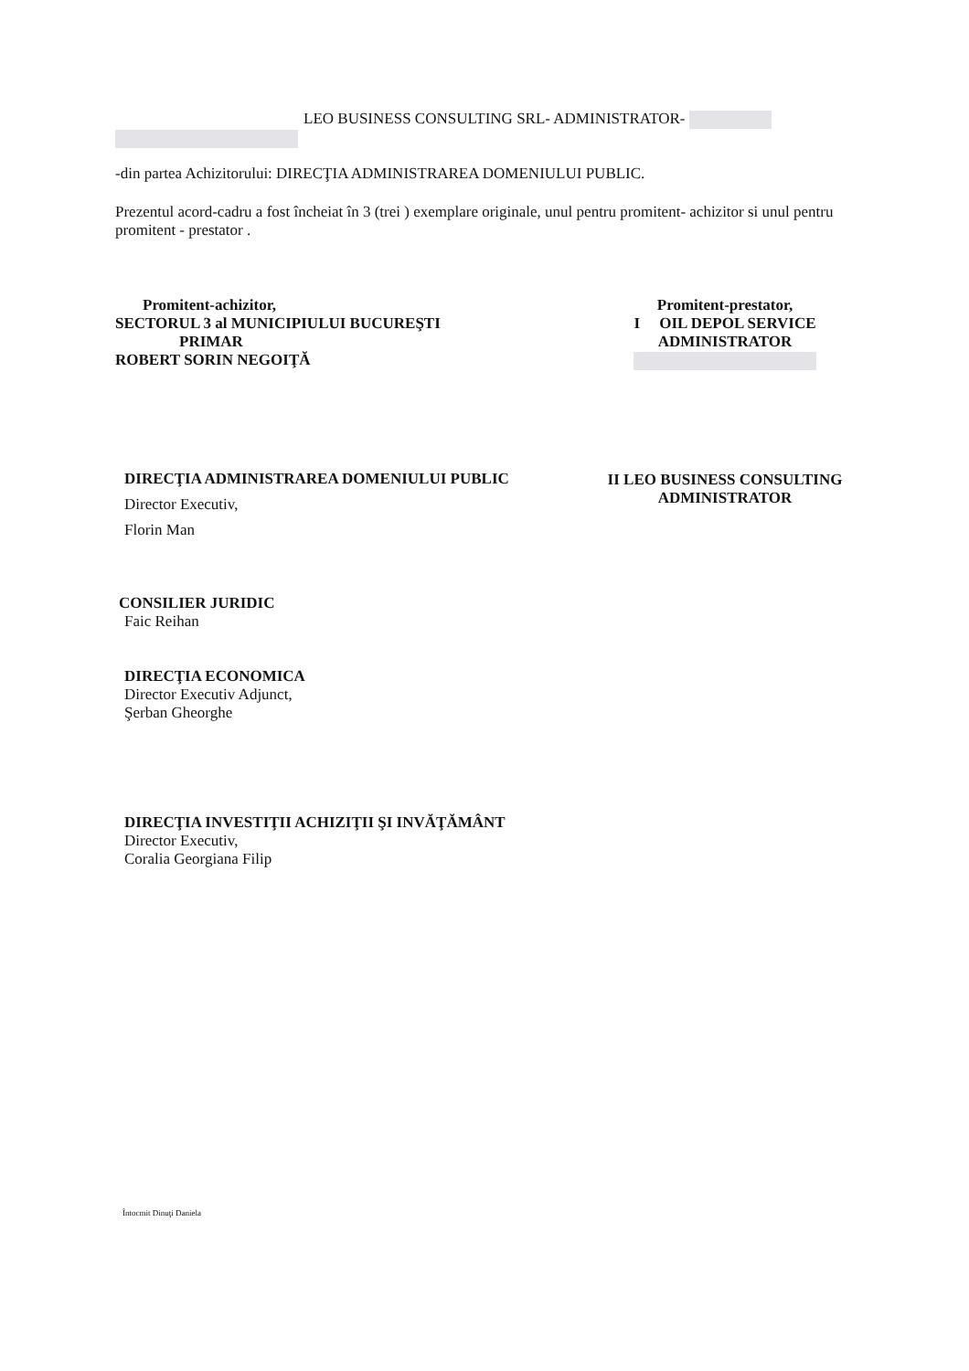LEO BUSINESS CONSULTING SRL- ADMINISTRATOR-
-din partea Achizitorului: DIRECŢIA ADMINISTRAREA DOMENIULUI PUBLIC.
Prezentul acord-cadru a fost încheiat în 3 (trei ) exemplare originale, unul pentru promitent- achizitor si unul pentru promitent - prestator .
Promitent-achizitor,
SECTORUL 3 al MUNICIPIULUI BUCUREŞTI
PRIMAR
ROBERT SORIN NEGOIŢĂ
DIRECŢIA ADMINISTRAREA DOMENIULUI PUBLIC
Director Executiv,
Florin Man
CONSILIER JURIDIC
Faic Reihan
DIRECŢIA ECONOMICA
Director Executiv Adjunct,
Şerban Gheorghe
DIRECŢIA INVESTIŢII ACHIZIŢII ŞI INVĂŢĂMÂNT
Director Executiv,
Coralia Georgiana Filip
Promitent-prestator,
I OIL DEPOL SERVICE
ADMINISTRATOR
II LEO BUSINESS CONSULTING
ADMINISTRATOR
Întocmit Dinuţi Daniela